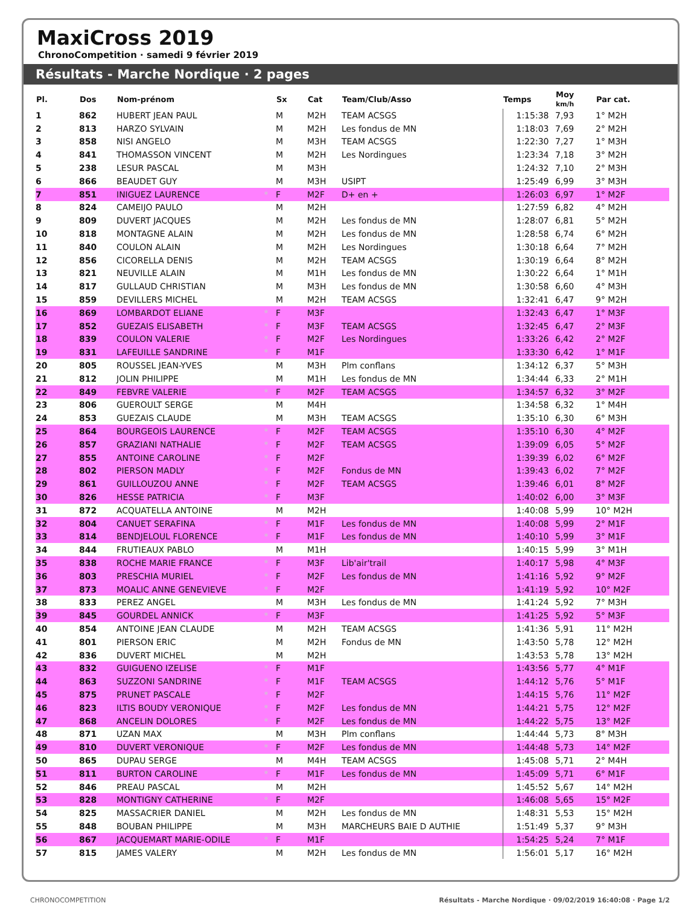MaxiCross 2019
ChronoCompetition · samedi 9 février 2019
Résultats - Marche Nordique · 2 pages
| Pl. | Dos | Nom-prénom | | Sx | Cat | Team/Club/Asso | Temps | Moy km/h | Par cat. |
| --- | --- | --- | --- | --- | --- | --- | --- | --- | --- |
| 1 | 862 | HUBERT JEAN PAUL | | M | M2H | TEAM ACSGS | 1:15:38 | 7,93 | 1° M2H |
| 2 | 813 | HARZO SYLVAIN | | M | M2H | Les fondus de MN | 1:18:03 | 7,69 | 2° M2H |
| 3 | 858 | NISI ANGELO | | M | M3H | TEAM ACSGS | 1:22:30 | 7,27 | 1° M3H |
| 4 | 841 | THOMASSON VINCENT | | M | M2H | Les Nordingues | 1:23:34 | 7,18 | 3° M2H |
| 5 | 238 | LESUR PASCAL | | M | M3H | | 1:24:32 | 7,10 | 2° M3H |
| 6 | 866 | BEAUDET GUY | | M | M3H | USIPT | 1:25:49 | 6,99 | 3° M3H |
| 7 | 851 | INIGUEZ LAURENCE | * | F | M2F | D+ en + | 1:26:03 | 6,97 | 1° M2F |
| 8 | 824 | CAMEIJO PAULO | | M | M2H | | 1:27:59 | 6,82 | 4° M2H |
| 9 | 809 | DUVERT JACQUES | | M | M2H | Les fondus de MN | 1:28:07 | 6,81 | 5° M2H |
| 10 | 818 | MONTAGNE ALAIN | | M | M2H | Les fondus de MN | 1:28:58 | 6,74 | 6° M2H |
| 11 | 840 | COULON ALAIN | | M | M2H | Les Nordingues | 1:30:18 | 6,64 | 7° M2H |
| 12 | 856 | CICORELLA DENIS | | M | M2H | TEAM ACSGS | 1:30:19 | 6,64 | 8° M2H |
| 13 | 821 | NEUVILLE ALAIN | | M | M1H | Les fondus de MN | 1:30:22 | 6,64 | 1° M1H |
| 14 | 817 | GULLAUD CHRISTIAN | | M | M3H | Les fondus de MN | 1:30:58 | 6,60 | 4° M3H |
| 15 | 859 | DEVILLERS MICHEL | | M | M2H | TEAM ACSGS | 1:32:41 | 6,47 | 9° M2H |
| 16 | 869 | LOMBARDOT ELIANE | * | F | M3F | | 1:32:43 | 6,47 | 1° M3F |
| 17 | 852 | GUEZAIS ELISABETH | * | F | M3F | TEAM ACSGS | 1:32:45 | 6,47 | 2° M3F |
| 18 | 839 | COULON VALERIE | * | F | M2F | Les Nordingues | 1:33:26 | 6,42 | 2° M2F |
| 19 | 831 | LAFEUILLE SANDRINE | * | F | M1F | | 1:33:30 | 6,42 | 1° M1F |
| 20 | 805 | ROUSSEL JEAN-YVES | | M | M3H | Plm conflans | 1:34:12 | 6,37 | 5° M3H |
| 21 | 812 | JOLIN PHILIPPE | | M | M1H | Les fondus de MN | 1:34:44 | 6,33 | 2° M1H |
| 22 | 849 | FEBVRE VALERIE | * | F | M2F | TEAM ACSGS | 1:34:57 | 6,32 | 3° M2F |
| 23 | 806 | GUEROULT SERGE | | M | M4H | | 1:34:58 | 6,32 | 1° M4H |
| 24 | 853 | GUEZAIS CLAUDE | | M | M3H | TEAM ACSGS | 1:35:10 | 6,30 | 6° M3H |
| 25 | 864 | BOURGEOIS LAURENCE | * | F | M2F | TEAM ACSGS | 1:35:10 | 6,30 | 4° M2F |
| 26 | 857 | GRAZIANI NATHALIE | * | F | M2F | TEAM ACSGS | 1:39:09 | 6,05 | 5° M2F |
| 27 | 855 | ANTOINE CAROLINE | * | F | M2F | | 1:39:39 | 6,02 | 6° M2F |
| 28 | 802 | PIERSON MADLY | * | F | M2F | Fondus de MN | 1:39:43 | 6,02 | 7° M2F |
| 29 | 861 | GUILLOUZOU ANNE | * | F | M2F | TEAM ACSGS | 1:39:46 | 6,01 | 8° M2F |
| 30 | 826 | HESSE PATRICIA | * | F | M3F | | 1:40:02 | 6,00 | 3° M3F |
| 31 | 872 | ACQUATELLA ANTOINE | | M | M2H | | 1:40:08 | 5,99 | 10° M2H |
| 32 | 804 | CANUET SERAFINA | * | F | M1F | Les fondus de MN | 1:40:08 | 5,99 | 2° M1F |
| 33 | 814 | BENDJELOUL FLORENCE | * | F | M1F | Les fondus de MN | 1:40:10 | 5,99 | 3° M1F |
| 34 | 844 | FRUTIEAUX PABLO | | M | M1H | | 1:40:15 | 5,99 | 3° M1H |
| 35 | 838 | ROCHE MARIE FRANCE | * | F | M3F | Lib'air'trail | 1:40:17 | 5,98 | 4° M3F |
| 36 | 803 | PRESCHIA MURIEL | * | F | M2F | Les fondus de MN | 1:41:16 | 5,92 | 9° M2F |
| 37 | 873 | MOALIC ANNE GENEVIEVE | * | F | M2F | | 1:41:19 | 5,92 | 10° M2F |
| 38 | 833 | PEREZ ANGEL | | M | M3H | Les fondus de MN | 1:41:24 | 5,92 | 7° M3H |
| 39 | 845 | GOURDEL ANNICK | * | F | M3F | | 1:41:25 | 5,92 | 5° M3F |
| 40 | 854 | ANTOINE JEAN CLAUDE | | M | M2H | TEAM ACSGS | 1:41:36 | 5,91 | 11° M2H |
| 41 | 801 | PIERSON ERIC | | M | M2H | Fondus de MN | 1:43:50 | 5,78 | 12° M2H |
| 42 | 836 | DUVERT MICHEL | | M | M2H | | 1:43:53 | 5,78 | 13° M2H |
| 43 | 832 | GUIGUENO IZELISE | * | F | M1F | | 1:43:56 | 5,77 | 4° M1F |
| 44 | 863 | SUZZONI SANDRINE | * | F | M1F | TEAM ACSGS | 1:44:12 | 5,76 | 5° M1F |
| 45 | 875 | PRUNET PASCALE | * | F | M2F | | 1:44:15 | 5,76 | 11° M2F |
| 46 | 823 | ILTIS BOUDY VERONIQUE | * | F | M2F | Les fondus de MN | 1:44:21 | 5,75 | 12° M2F |
| 47 | 868 | ANCELIN DOLORES | * | F | M2F | Les fondus de MN | 1:44:22 | 5,75 | 13° M2F |
| 48 | 871 | UZAN MAX | | M | M3H | Plm conflans | 1:44:44 | 5,73 | 8° M3H |
| 49 | 810 | DUVERT VERONIQUE | * | F | M2F | Les fondus de MN | 1:44:48 | 5,73 | 14° M2F |
| 50 | 865 | DUPAU SERGE | | M | M4H | TEAM ACSGS | 1:45:08 | 5,71 | 2° M4H |
| 51 | 811 | BURTON CAROLINE | * | F | M1F | Les fondus de MN | 1:45:09 | 5,71 | 6° M1F |
| 52 | 846 | PREAU PASCAL | | M | M2H | | 1:45:52 | 5,67 | 14° M2H |
| 53 | 828 | MONTIGNY CATHERINE | * | F | M2F | | 1:46:08 | 5,65 | 15° M2F |
| 54 | 825 | MASSACRIER DANIEL | | M | M2H | Les fondus de MN | 1:48:31 | 5,53 | 15° M2H |
| 55 | 848 | BOUBAN PHILIPPE | | M | M3H | MARCHEURS BAIE D AUTHIE | 1:51:49 | 5,37 | 9° M3H |
| 56 | 867 | JACQUEMART MARIE-ODILE | * | F | M1F | | 1:54:25 | 5,24 | 7° M1F |
| 57 | 815 | JAMES VALERY | | M | M2H | Les fondus de MN | 1:56:01 | 5,17 | 16° M2H |
CHRONOCOMPETITION Résultats - Marche Nordique · 09/02/2019 16:40:08 · Page 1/2